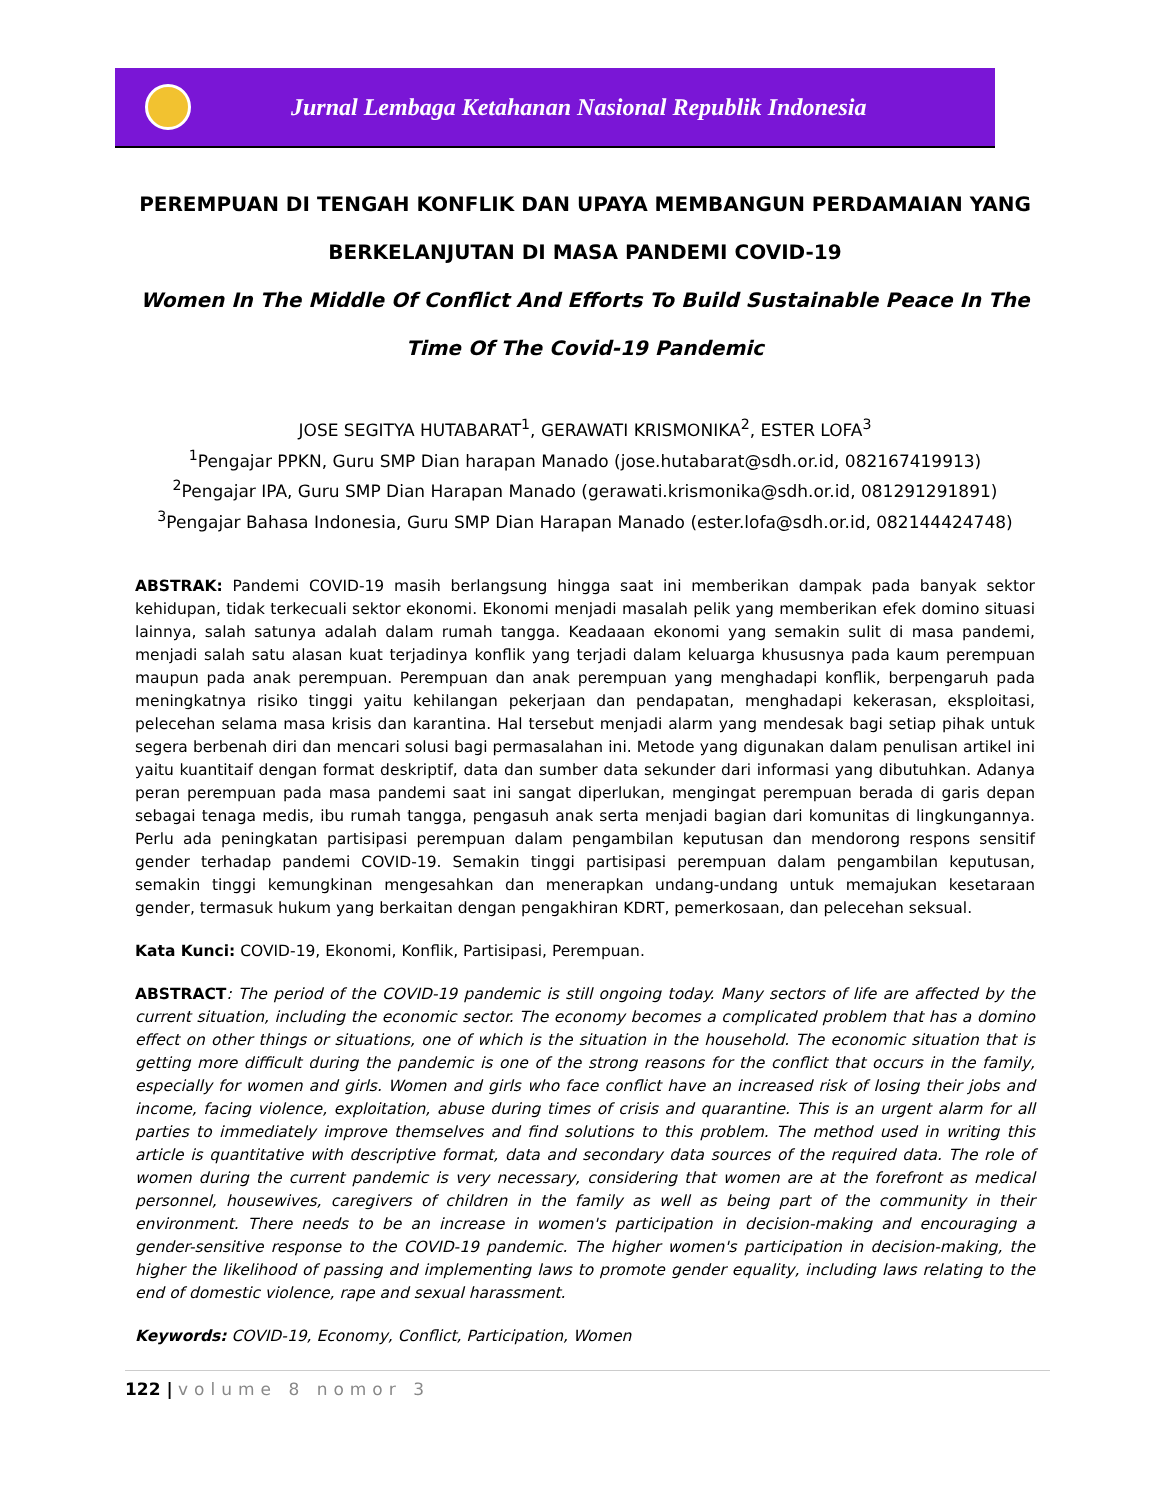Jurnal Lembaga Ketahanan Nasional Republik Indonesia
PEREMPUAN DI TENGAH KONFLIK DAN UPAYA MEMBANGUN PERDAMAIAN YANG BERKELANJUTAN DI MASA PANDEMI COVID-19
Women In The Middle Of Conflict And Efforts To Build Sustainable Peace In The Time Of The Covid-19 Pandemic
JOSE SEGITYA HUTABARAT<sup>1</sup>, GERAWATI KRISMONIKA<sup>2</sup>, ESTER LOFA<sup>3</sup>
<sup>1</sup> Pengajar PPKN, Guru SMP Dian harapan Manado (jose.hutabarat@sdh.or.id, 082167419913)
<sup>2</sup> Pengajar IPA, Guru SMP Dian Harapan Manado (gerawati.krismonika@sdh.or.id, 081291291891)
<sup>3</sup> Pengajar Bahasa Indonesia, Guru SMP Dian Harapan Manado (ester.lofa@sdh.or.id, 082144424748)
ABSTRAK: Pandemi COVID-19 masih berlangsung hingga saat ini memberikan dampak pada banyak sektor kehidupan, tidak terkecuali sektor ekonomi. Ekonomi menjadi masalah pelik yang memberikan efek domino situasi lainnya, salah satunya adalah dalam rumah tangga. Keadaaan ekonomi yang semakin sulit di masa pandemi, menjadi salah satu alasan kuat terjadinya konflik yang terjadi dalam keluarga khususnya pada kaum perempuan maupun pada anak perempuan. Perempuan dan anak perempuan yang menghadapi konflik, berpengaruh pada meningkatnya risiko tinggi yaitu kehilangan pekerjaan dan pendapatan, menghadapi kekerasan, eksploitasi, pelecehan selama masa krisis dan karantina. Hal tersebut menjadi alarm yang mendesak bagi setiap pihak untuk segera berbenah diri dan mencari solusi bagi permasalahan ini. Metode yang digunakan dalam penulisan artikel ini yaitu kuantitaif dengan format deskriptif, data dan sumber data sekunder dari informasi yang dibutuhkan. Adanya peran perempuan pada masa pandemi saat ini sangat diperlukan, mengingat perempuan berada di garis depan sebagai tenaga medis, ibu rumah tangga, pengasuh anak serta menjadi bagian dari komunitas di lingkungannya. Perlu ada peningkatan partisipasi perempuan dalam pengambilan keputusan dan mendorong respons sensitif gender terhadap pandemi COVID-19. Semakin tinggi partisipasi perempuan dalam pengambilan keputusan, semakin tinggi kemungkinan mengesahkan dan menerapkan undang-undang untuk memajukan kesetaraan gender, termasuk hukum yang berkaitan dengan pengakhiran KDRT, pemerkosaan, dan pelecehan seksual.
Kata Kunci: COVID-19, Ekonomi, Konflik, Partisipasi, Perempuan.
ABSTRACT: The period of the COVID-19 pandemic is still ongoing today. Many sectors of life are affected by the current situation, including the economic sector. The economy becomes a complicated problem that has a domino effect on other things or situations, one of which is the situation in the household. The economic situation that is getting more difficult during the pandemic is one of the strong reasons for the conflict that occurs in the family, especially for women and girls. Women and girls who face conflict have an increased risk of losing their jobs and income, facing violence, exploitation, abuse during times of crisis and quarantine. This is an urgent alarm for all parties to immediately improve themselves and find solutions to this problem. The method used in writing this article is quantitative with descriptive format, data and secondary data sources of the required data. The role of women during the current pandemic is very necessary, considering that women are at the forefront as medical personnel, housewives, caregivers of children in the family as well as being part of the community in their environment. There needs to be an increase in women's participation in decision-making and encouraging a gender-sensitive response to the COVID-19 pandemic. The higher women's participation in decision-making, the higher the likelihood of passing and implementing laws to promote gender equality, including laws relating to the end of domestic violence, rape and sexual harassment.
Keywords: COVID-19, Economy, Conflict, Participation, Women
122 | volume 8 nomor 3